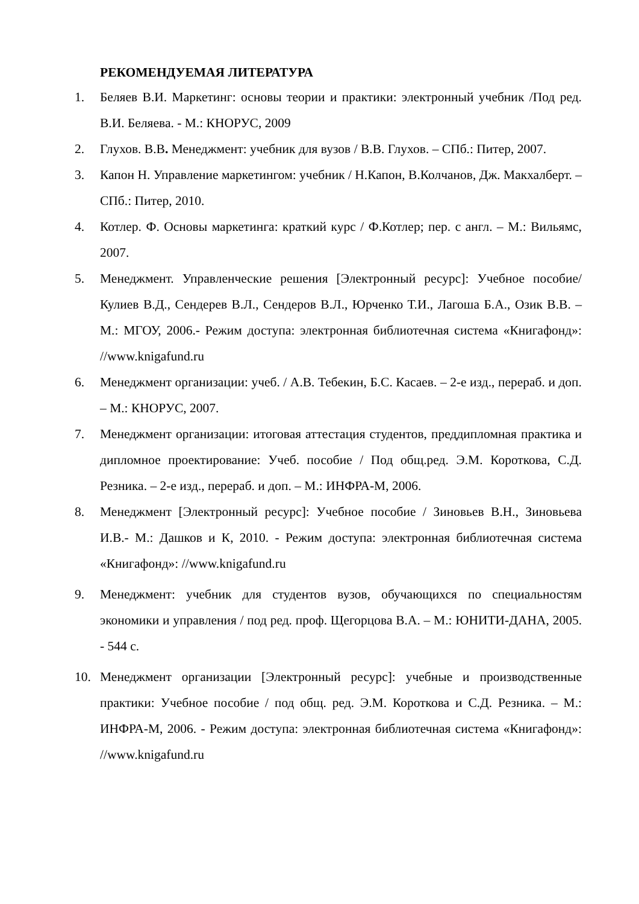РЕКОМЕНДУЕМАЯ ЛИТЕРАТУРА
1. Беляев В.И. Маркетинг: основы теории и практики: электронный учебник /Под ред. В.И. Беляева. - М.: КНОРУС, 2009
2. Глухов. В.В. Менеджмент: учебник для вузов / В.В. Глухов. – СПб.: Питер, 2007.
3. Капон Н. Управление маркетингом: учебник / Н.Капон, В.Колчанов, Дж. Макхалберт. – СПб.: Питер, 2010.
4. Котлер. Ф. Основы маркетинга: краткий курс / Ф.Котлер; пер. с англ. – М.: Вильямс, 2007.
5. Менеджмент. Управленческие решения [Электронный ресурс]: Учебное пособие/ Кулиев В.Д., Сендерев В.Л., Сендеров В.Л., Юрченко Т.И., Лагоша Б.А., Озик В.В. – М.: МГОУ, 2006.- Режим доступа: электронная библиотечная система «Книгафонд»: //www.knigafund.ru
6. Менеджмент организации: учеб. / А.В. Тебекин, Б.С. Касаев. – 2-е изд., перераб. и доп. – М.: КНОРУС, 2007.
7. Менеджмент организации: итоговая аттестация студентов, преддипломная практика и дипломное проектирование: Учеб. пособие / Под общ.ред. Э.М. Короткова, С.Д. Резника. – 2-е изд., перераб. и доп. – М.: ИНФРА-М, 2006.
8. Менеджмент [Электронный ресурс]: Учебное пособие / Зиновьев В.Н., Зиновьева И.В.- М.: Дашков и К, 2010. - Режим доступа: электронная библиотечная система «Книгафонд»: //www.knigafund.ru
9. Менеджмент: учебник для студентов вузов, обучающихся по специальностям экономики и управления / под ред. проф. Щегорцова В.А. – М.: ЮНИТИ-ДАНА, 2005. - 544 с.
10. Менеджмент организации [Электронный ресурс]: учебные и производственные практики: Учебное пособие / под общ. ред. Э.М. Короткова и С.Д. Резника. – М.: ИНФРА-М, 2006. - Режим доступа: электронная библиотечная система «Книгафонд»: //www.knigafund.ru